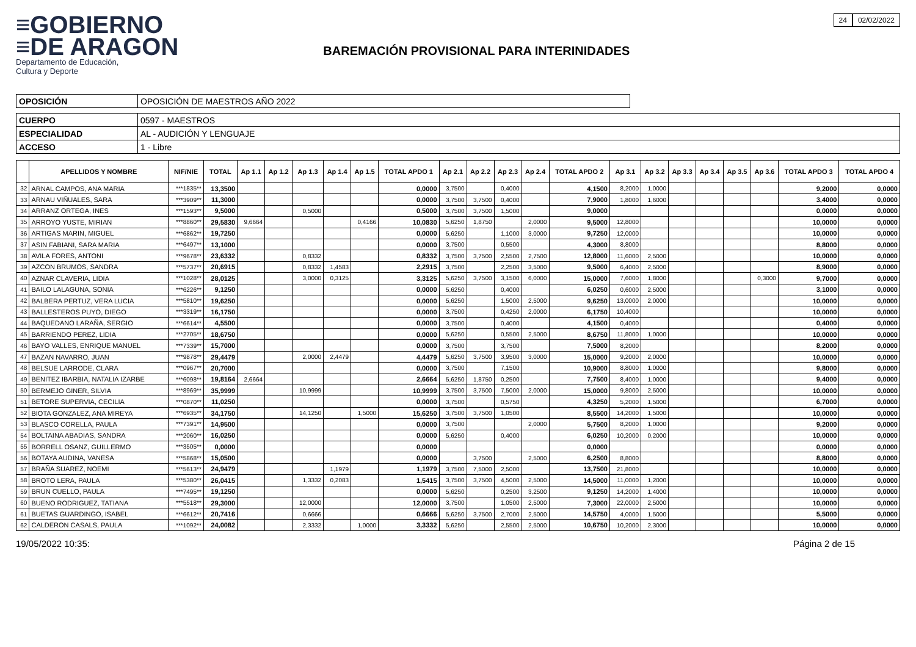≡GOBIERNO
≡DE ARAGON
Departamento de Educación,
Cultura y Deporte
BAREMACIÓN PROVISIONAL PARA INTERINIDADES
24 02/02/2022
| OPOSICIÓN | OPOSICIÓN DE MAESTROS AÑO 2022 |
| CUERPO | 0597 - MAESTROS |
| ESPECIALIDAD | AL - AUDICIÓN Y LENGUAJE |
| ACCESO | 1 - Libre |
| | APELLIDOS Y NOMBRE | NIF/NIE | TOTAL | Ap 1.1 | Ap 1.2 | Ap 1.3 | Ap 1.4 | Ap 1.5 | TOTAL APDO 1 | Ap 2.1 | Ap 2.2 | Ap 2.3 | Ap 2.4 | TOTAL APDO 2 | Ap 3.1 | Ap 3.2 | Ap 3.3 | Ap 3.4 | Ap 3.5 | Ap 3.6 | TOTAL APDO 3 | TOTAL APDO 4 |
| --- | --- | --- | --- | --- | --- | --- | --- | --- | --- | --- | --- | --- | --- | --- | --- | --- | --- | --- | --- | --- | --- | --- |
| 32 | ARNAL CAMPOS, ANA MARIA | ***1835** | 13,3500 | | | | | | 0,0000 | 3,7500 | | 0,4000 | | 4,1500 | 8,2000 | 1,0000 | | | | | 9,2000 | 0,0000 |
| 33 | ARNAU VIÑUALES, SARA | ***3909** | 11,3000 | | | | | | 0,0000 | 3,7500 | 3,7500 | 0,4000 | | 7,9000 | 1,8000 | 1,6000 | | | | | 3,4000 | 0,0000 |
| 34 | ARRANZ ORTEGA, INES | ***1593** | 9,5000 | | | 0,5000 | | | 0,5000 | 3,7500 | 3,7500 | 1,5000 | | 9,0000 | | | | | | | 0,0000 | 0,0000 |
| 35 | ARROYO YUSTE, MIRIAN | ***8860** | 29,5830 | 9,6664 | | | | 0,4166 | 10,0830 | 5,6250 | 1,8750 | | 2,0000 | 9,5000 | 12,8000 | | | | | | 10,0000 | 0,0000 |
| 36 | ARTIGAS MARIN, MIGUEL | ***6862** | 19,7250 | | | | | | 0,0000 | 5,6250 | | 1,1000 | 3,0000 | 9,7250 | 12,0000 | | | | | | 10,0000 | 0,0000 |
| 37 | ASIN FABIANI, SARA MARIA | ***6497** | 13,1000 | | | | | | 0,0000 | 3,7500 | | 0,5500 | | 4,3000 | 8,8000 | | | | | | 8,8000 | 0,0000 |
| 38 | AVILA FORES, ANTONI | ***9678** | 23,6332 | | | 0,8332 | | | 0,8332 | 3,7500 | 3,7500 | 2,5500 | 2,7500 | 12,8000 | 11,6000 | 2,5000 | | | | | 10,0000 | 0,0000 |
| 39 | AZCON BRUMOS, SANDRA | ***5737** | 20,6915 | | | 0,8332 | 1,4583 | | 2,2915 | 3,7500 | | 2,2500 | 3,5000 | 9,5000 | 6,4000 | 2,5000 | | | | | 8,9000 | 0,0000 |
| 40 | AZNAR CLAVERIA, LIDIA | ***1028** | 28,0125 | | | 3,0000 | 0,3125 | | 3,3125 | 5,6250 | 3,7500 | 3,1500 | 6,0000 | 15,0000 | 7,6000 | 1,8000 | | | | 0,3000 | 9,7000 | 0,0000 |
| 41 | BAILO LALAGUNA, SONIA | ***6226** | 9,1250 | | | | | | 0,0000 | 5,6250 | | 0,4000 | | 6,0250 | 0,6000 | 2,5000 | | | | | 3,1000 | 0,0000 |
| 42 | BALBERA PERTUZ, VERA LUCIA | ***5810** | 19,6250 | | | | | | 0,0000 | 5,6250 | | 1,5000 | 2,5000 | 9,6250 | 13,0000 | 2,0000 | | | | | 10,0000 | 0,0000 |
| 43 | BALLESTEROS PUYO, DIEGO | ***3319** | 16,1750 | | | | | | 0,0000 | 3,7500 | | 0,4250 | 2,0000 | 6,1750 | 10,4000 | | | | | | 10,0000 | 0,0000 |
| 44 | BAQUEDANO LARAÑA, SERGIO | ***6614** | 4,5500 | | | | | | 0,0000 | 3,7500 | | 0,4000 | | 4,1500 | 0,4000 | | | | | | 0,4000 | 0,0000 |
| 45 | BARRIENDO PEREZ, LIDIA | ***2705** | 18,6750 | | | | | | 0,0000 | 5,6250 | | 0,5500 | 2,5000 | 8,6750 | 11,8000 | 1,0000 | | | | | 10,0000 | 0,0000 |
| 46 | BAYO VALLES, ENRIQUE MANUEL | ***7339** | 15,7000 | | | | | | 0,0000 | 3,7500 | | 3,7500 | | 7,5000 | 8,2000 | | | | | | 8,2000 | 0,0000 |
| 47 | BAZAN NAVARRO, JUAN | ***9878** | 29,4479 | | | 2,0000 | 2,4479 | | 4,4479 | 5,6250 | 3,7500 | 3,9500 | 3,0000 | 15,0000 | 9,2000 | 2,0000 | | | | | 10,0000 | 0,0000 |
| 48 | BELSUE LARRODE, CLARA | ***0967** | 20,7000 | | | | | | 0,0000 | 3,7500 | | 7,1500 | | 10,9000 | 8,8000 | 1,0000 | | | | | 9,8000 | 0,0000 |
| 49 | BENITEZ IBARBIA, NATALIA IZARBE | ***6098** | 19,8164 | 2,6664 | | | | | 2,6664 | 5,6250 | 1,8750 | 0,2500 | | 7,7500 | 8,4000 | 1,0000 | | | | | 9,4000 | 0,0000 |
| 50 | BERMEJO GINER, SILVIA | ***8969** | 35,9999 | | | 10,9999 | | | 10,9999 | 3,7500 | 3,7500 | 7,5000 | 2,0000 | 15,0000 | 9,8000 | 2,5000 | | | | | 10,0000 | 0,0000 |
| 51 | BETORE SUPERVIA, CECILIA | ***0870** | 11,0250 | | | | | | 0,0000 | 3,7500 | | 0,5750 | | 4,3250 | 5,2000 | 1,5000 | | | | | 6,7000 | 0,0000 |
| 52 | BIOTA GONZALEZ, ANA MIREYA | ***6935** | 34,1750 | | | 14,1250 | | 1,5000 | 15,6250 | 3,7500 | 3,7500 | 1,0500 | | 8,5500 | 14,2000 | 1,5000 | | | | | 10,0000 | 0,0000 |
| 53 | BLASCO CORELLA, PAULA | ***7391** | 14,9500 | | | | | | 0,0000 | 3,7500 | | | 2,0000 | 5,7500 | 8,2000 | 1,0000 | | | | | 9,2000 | 0,0000 |
| 54 | BOLTAINA ABADIAS, SANDRA | ***2060** | 16,0250 | | | | | | 0,0000 | 5,6250 | | 0,4000 | | 6,0250 | 10,2000 | 0,2000 | | | | | 10,0000 | 0,0000 |
| 55 | BORRELL OSANZ, GUILLERMO | ***3505** | 0,0000 | | | | | | 0,0000 | | | | | 0,0000 | | | | | | | 0,0000 | 0,0000 |
| 56 | BOTAYA AUDINA, VANESA | ***5868** | 15,0500 | | | | | | 0,0000 | | 3,7500 | | 2,5000 | 6,2500 | 8,8000 | | | | | | 8,8000 | 0,0000 |
| 57 | BRAÑA SUAREZ, NOEMI | ***5613** | 24,9479 | | | | 1,1979 | | 1,1979 | 3,7500 | 7,5000 | 2,5000 | | 13,7500 | 21,8000 | | | | | | 10,0000 | 0,0000 |
| 58 | BROTO LERA, PAULA | ***5380** | 26,0415 | | | 1,3332 | 0,2083 | | 1,5415 | 3,7500 | 3,7500 | 4,5000 | 2,5000 | 14,5000 | 11,0000 | 1,2000 | | | | | 10,0000 | 0,0000 |
| 59 | BRUN CUELLO, PAULA | ***7495** | 19,1250 | | | | | | 0,0000 | 5,6250 | | 0,2500 | 3,2500 | 9,1250 | 14,2000 | 1,4000 | | | | | 10,0000 | 0,0000 |
| 60 | BUENO RODRIGUEZ, TATIANA | ***5518** | 29,3000 | | | 12,0000 | | | 12,0000 | 3,7500 | | 1,0500 | 2,5000 | 7,3000 | 22,0000 | 2,5000 | | | | | 10,0000 | 0,0000 |
| 61 | BUETAS GUARDINGO, ISABEL | ***6612** | 20,7416 | | | 0,6666 | | | 0,6666 | 5,6250 | 3,7500 | 2,7000 | 2,5000 | 14,5750 | 4,0000 | 1,5000 | | | | | 5,5000 | 0,0000 |
| 62 | CALDERON CASALS, PAULA | ***1092** | 24,0082 | | | 2,3332 | | 1,0000 | 3,3332 | 5,6250 | | 2,5500 | 2,5000 | 10,6750 | 10,2000 | 2,3000 | | | | | 10,0000 | 0,0000 |
19/05/2022 10:35: Página 2 de 15